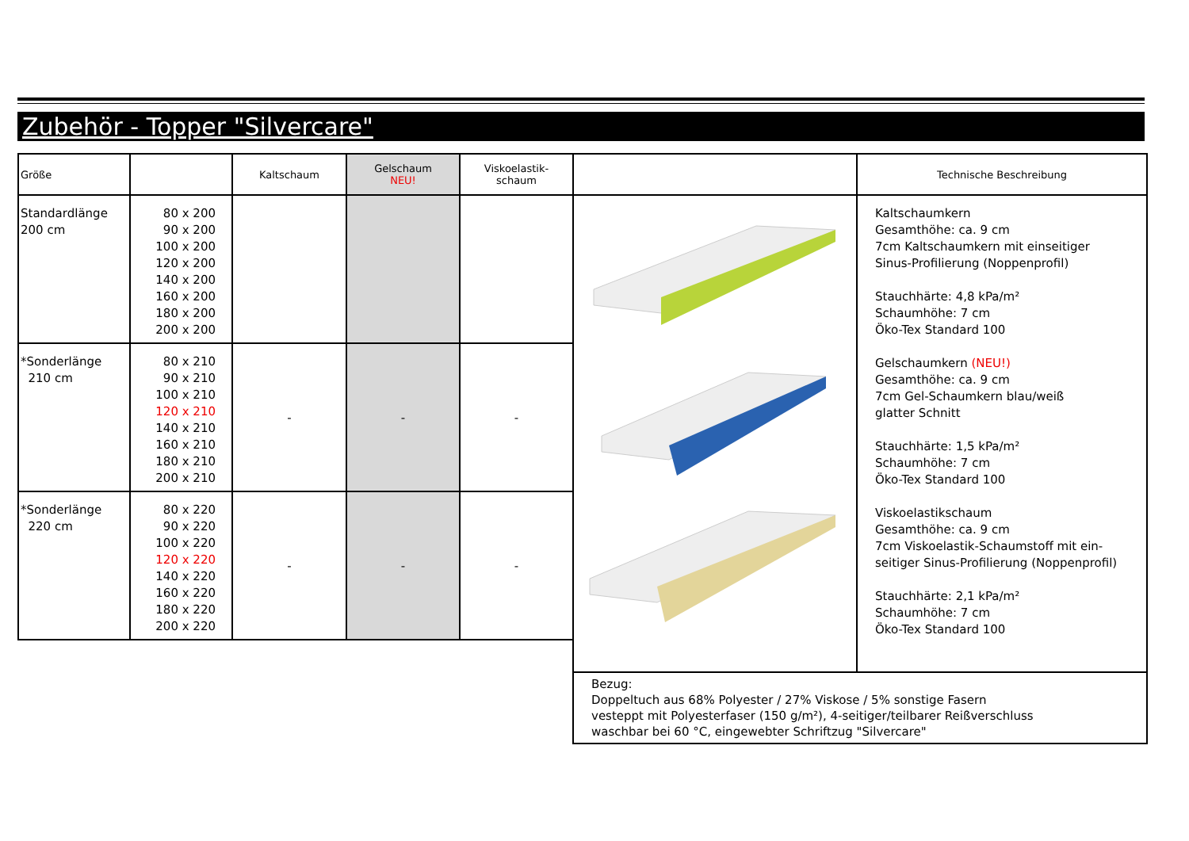Zubehör - Topper "Silvercare"
| Größe | | Kaltschaum | Gelschaum NEU! | Viskoelastik- schaum | | Technische Beschreibung |
| --- | --- | --- | --- | --- | --- | --- |
| Standardlänge 200 cm | 80 x 200 90 x 200 100 x 200 120 x 200 140 x 200 160 x 200 180 x 200 200 x 200 | | | | | Kaltschaumkern Gesamthöhe: ca. 9 cm 7cm Kaltschaumkern mit einseitiger Sinus-Profilierung (Noppenprofil) Stauchhärte: 4,8 kPa/m² Schaumhöhe: 7 cm Öko-Tex Standard 100 Gelschaumkern (NEU!) Gesamthöhe: ca. 9 cm 7cm Gel-Schaumkern blau/weiß glatter Schnitt Stauchhärte: 1,5 kPa/m² Schaumhöhe: 7 cm Öko-Tex Standard 100 Viskoelastikschaum Gesamthöhe: ca. 9 cm 7cm Viskoelastik-Schaumstoff mit ein- seitiger Sinus-Profilierung (Noppenprofil) Stauchhärte: 2,1 kPa/m² Schaumhöhe: 7 cm Öko-Tex Standard 100 |
| *Sonderlänge 210 cm | 80 x 210 90 x 210 100 x 210 120 x 210 140 x 210 160 x 210 180 x 210 200 x 210 | - | - | - | | |
| *Sonderlänge 220 cm | 80 x 220 90 x 220 100 x 220 120 x 220 140 x 220 160 x 220 180 x 220 200 x 220 | - | - | - | | |
| | | | | | Bezug: Doppeltuch aus 68% Polyester / 27% Viskose / 5% sonstige Fasern vesteppt mit Polyesterfaser (150 g/m²), 4-seitiger/teilbarer Reißverschluss waschbar bei 60 °C, eingewebter Schriftzug "Silvercare" | |